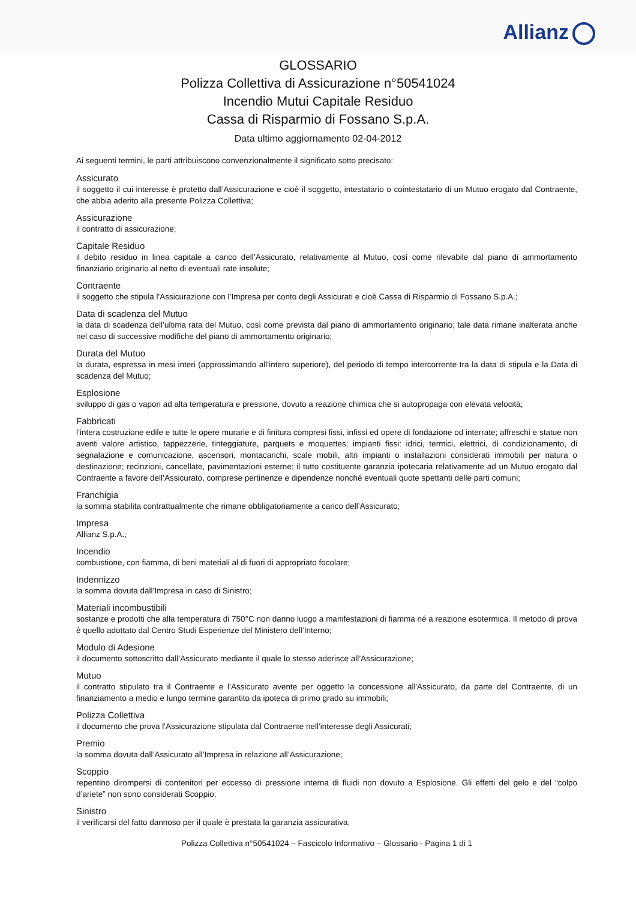Allianz
GLOSSARIO
Polizza Collettiva di Assicurazione n°50541024
Incendio Mutui Capitale Residuo
Cassa di Risparmio di Fossano S.p.A.
Data ultimo aggiornamento 02-04-2012
Ai seguenti termini, le parti attribuiscono convenzionalmente il significato sotto precisato:
Assicurato
il soggetto il cui interesse è protetto dall’Assicurazione e cioè il soggetto, intestatario o cointestatario di un Mutuo erogato dal Contraente, che abbia aderito alla presente Polizza Collettiva;
Assicurazione
il contratto di assicurazione;
Capitale Residuo
il debito residuo in linea capitale a carico dell’Assicurato, relativamente al Mutuo, così come rilevabile dal piano di ammortamento finanziario originario al netto di eventuali rate insolute;
Contraente
il soggetto che stipula l'Assicurazione con l’Impresa per conto degli Assicurati e cioè Cassa di Risparmio di Fossano S.p.A.;
Data di scadenza del Mutuo
la data di scadenza dell’ultima rata del Mutuo, così come prevista dal piano di ammortamento originario; tale data rimane inalterata anche nel caso di successive modifiche del piano di ammortamento originario;
Durata del Mutuo
la durata, espressa in mesi interi (approssimando all’intero superiore), del periodo di tempo intercorrente tra la data di stipula e la Data di scadenza del Mutuo;
Esplosione
sviluppo di gas o vapori ad alta temperatura e pressione, dovuto a reazione chimica che si autopropaga con elevata velocità;
Fabbricati
l’intera costruzione edile e tutte le opere murarie e di finitura compresi fissi, infissi ed opere di fondazione od interrate; affreschi e statue non aventi valore artistico, tappezzerie, tinteggiature, parquets e moquettes; impianti fissi: idrici, termici, elettrici, di condizionamento, di segnalazione e comunicazione, ascensori, montacarichi, scale mobili, altri impianti o installazioni considerati immobili per natura o destinazione; recinzioni, cancellate, pavimentazioni esterne; il tutto costituente garanzia ipotecaria relativamente ad un Mutuo erogato dal Contraente a favore dell’Assicurato, comprese pertinenze e dipendenze nonché eventuali quote spettanti delle parti comuni;
Franchigia
la somma stabilita contrattualmente che rimane obbligatoriamente a carico dell’Assicurato;
Impresa
Allianz S.p.A.;
Incendio
combustione, con fiamma, di beni materiali al di fuori di appropriato focolare;
Indennizzo
la somma dovuta dall’Impresa in caso di Sinistro;
Materiali incombustibili
sostanze e prodotti che alla temperatura di 750°C non danno luogo a manifestazioni di fiamma né a reazione esotermica. Il metodo di prova è quello adottato dal Centro Studi Esperienze del Ministero dell’Interno;
Modulo di Adesione
il documento sottoscritto dall’Assicurato mediante il quale lo stesso aderisce all’Assicurazione;
Mutuo
il contratto stipulato tra il Contraente e l’Assicurato avente per oggetto la concessione all'Assicurato, da parte del Contraente, di un finanziamento a medio e lungo termine garantito da ipoteca di primo grado su immobili;
Polizza Collettiva
il documento che prova l'Assicurazione stipulata dal Contraente nell'interesse degli Assicurati;
Premio
la somma dovuta dall’Assicurato all’Impresa in relazione all’Assicurazione;
Scoppio
repentino dirompersi di contenitori per eccesso di pressione interna di fluidi non dovuto a Esplosione. Gli effetti del gelo e del “colpo d’ariete” non sono considerati Scoppio;
Sinistro
il verificarsi del fatto dannoso per il quale è prestata la garanzia assicurativa.
Polizza Collettiva n°50541024 – Fascicolo Informativo – Glossario - Pagina 1 di 1